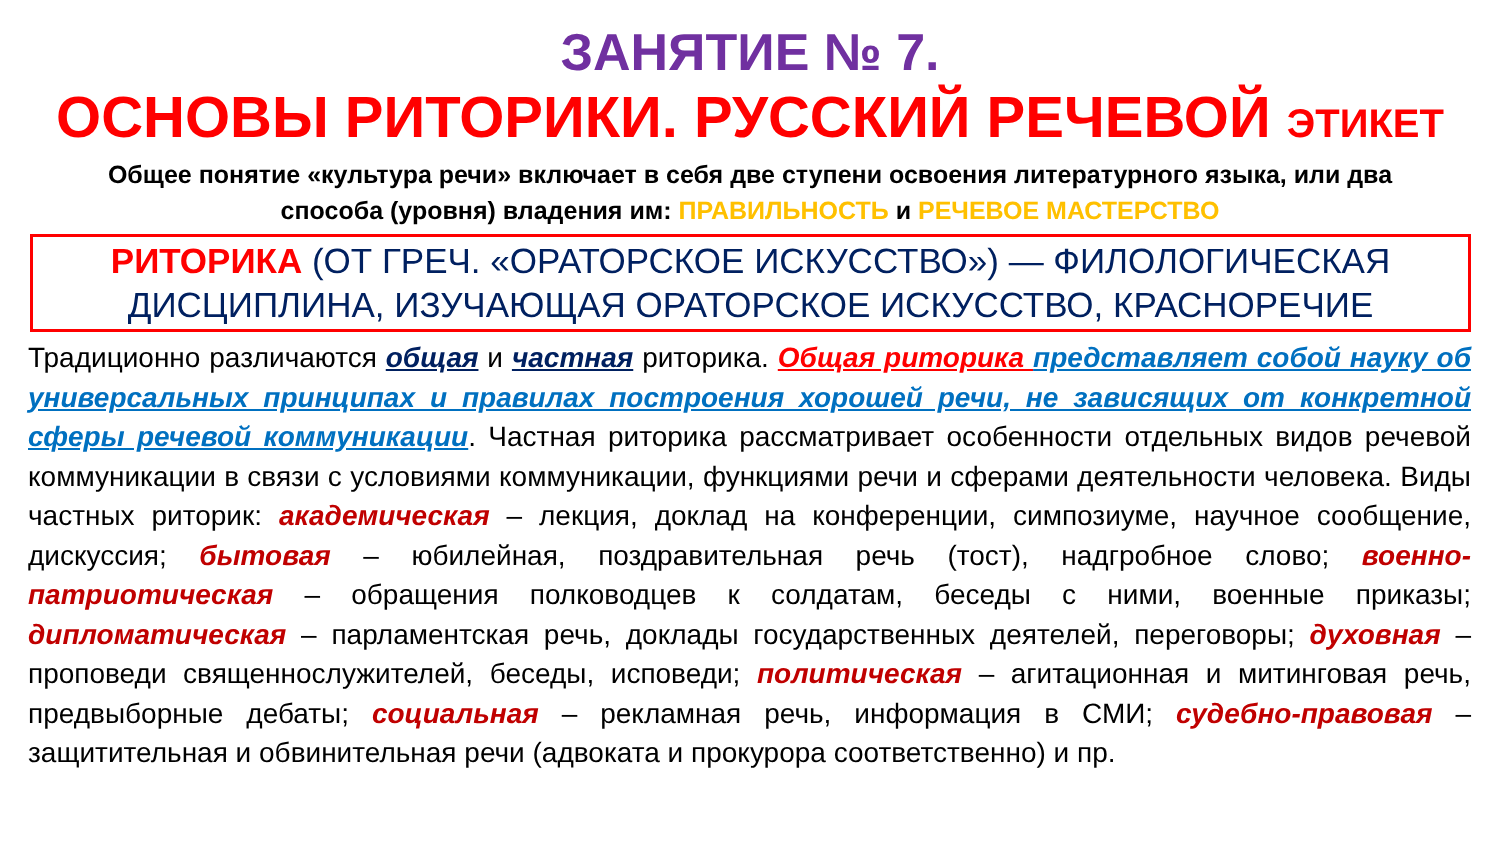ЗАНЯТИЕ № 7.
ОСНОВЫ РИТОРИКИ. РУССКИЙ РЕЧЕВОЙ ЭТИКЕТ
Общее понятие «культура речи» включает в себя две ступени освоения литературного языка, или два способа (уровня) владения им: ПРАВИЛЬНОСТЬ и РЕЧЕВОЕ МАСТЕРСТВО
РИТОРИКА (ОТ ГРЕЧ. «ОРАТОРСКОЕ ИСКУССТВО») — ФИЛОЛОГИЧЕСКАЯ ДИСЦИПЛИНА, ИЗУЧАЮЩАЯ ОРАТОРСКОЕ ИСКУССТВО, КРАСНОРЕЧИЕ
Традиционно различаются общая и частная риторика. Общая риторика представляет собой науку об универсальных принципах и правилах построения хорошей речи, не зависящих от конкретной сферы речевой коммуникации. Частная риторика рассматривает особенности отдельных видов речевой коммуникации в связи с условиями коммуникации, функциями речи и сферами деятельности человека. Виды частных риторик: академическая – лекция, доклад на конференции, симпозиуме, научное сообщение, дискуссия; бытовая – юбилейная, поздравительная речь (тост), надгробное слово; военно-патриотическая – обращения полководцев к солдатам, беседы с ними, военные приказы; дипломатическая – парламентская речь, доклады государственных деятелей, переговоры; духовная – проповеди священнослужителей, беседы, исповеди; политическая – агитационная и митинговая речь, предвыборные дебаты; социальная – рекламная речь, информация в СМИ; судебно-правовая – защитительная и обвинительная речи (адвоката и прокурора соответственно) и пр.